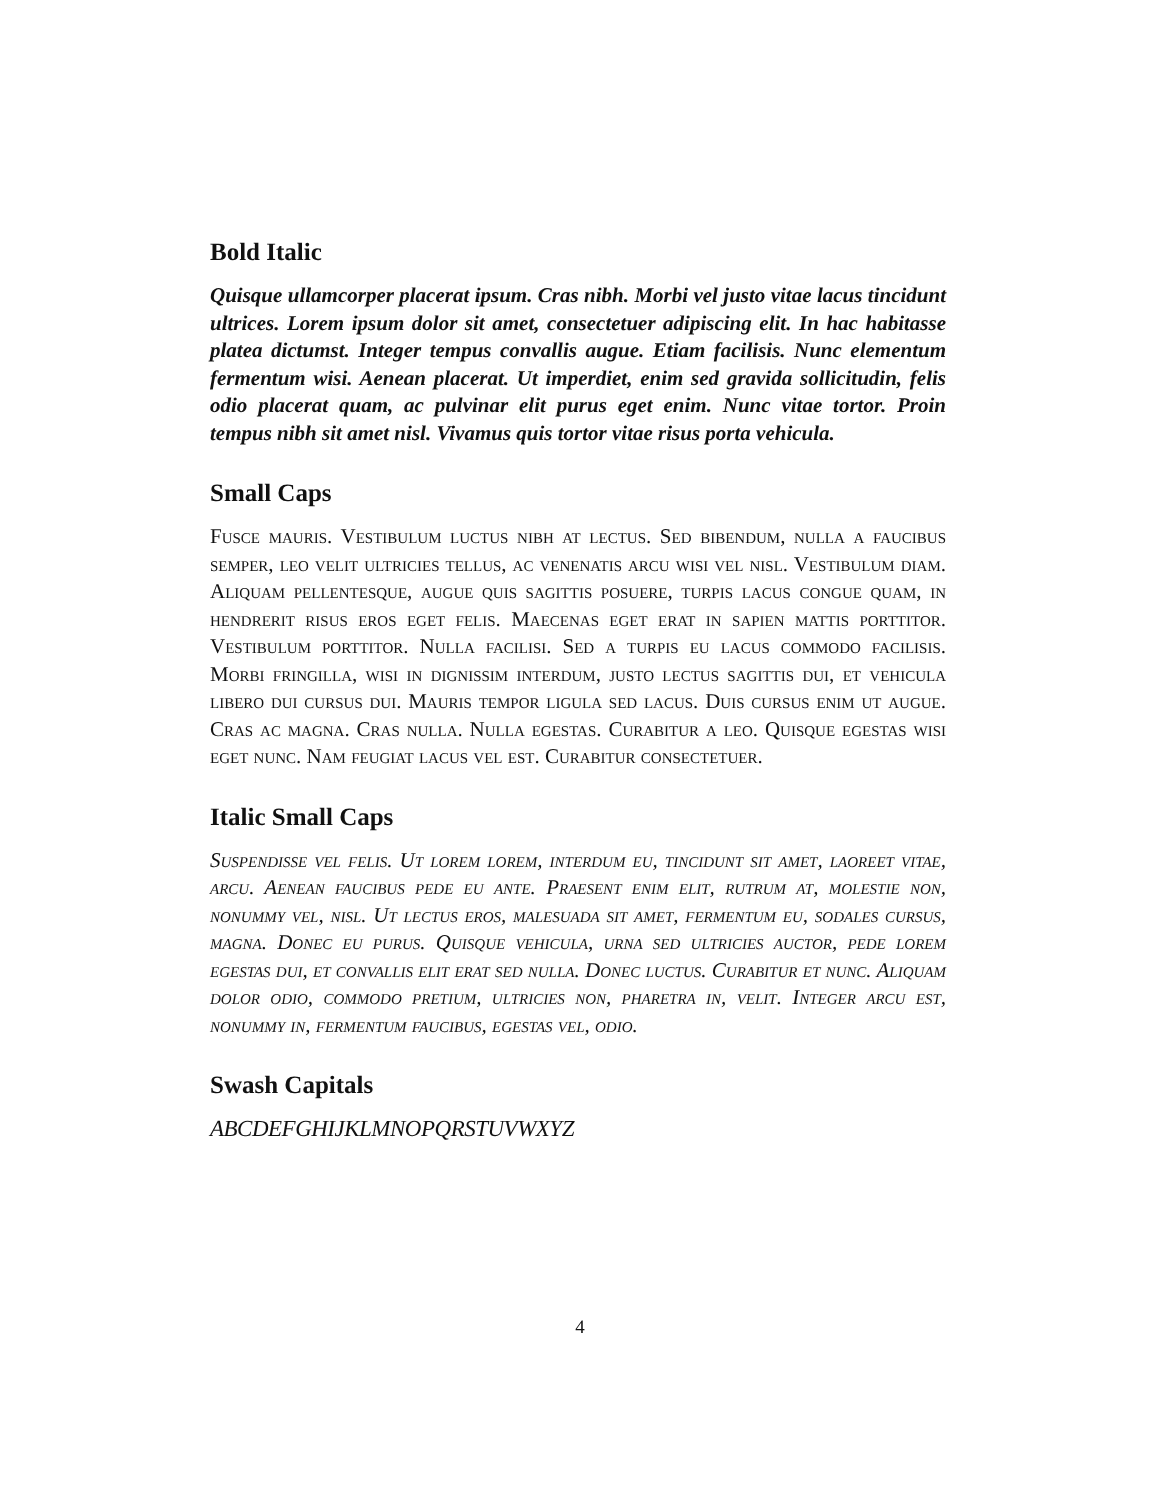Bold Italic
Quisque ullamcorper placerat ipsum. Cras nibh. Morbi vel justo vitae lacus tincidunt ultrices. Lorem ipsum dolor sit amet, consectetuer adipiscing elit. In hac habitasse platea dictumst. Integer tempus convallis augue. Etiam facilisis. Nunc elementum fermentum wisi. Aenean placerat. Ut imperdiet, enim sed gravida sollicitudin, felis odio placerat quam, ac pulvinar elit purus eget enim. Nunc vitae tortor. Proin tempus nibh sit amet nisl. Vivamus quis tortor vitae risus porta vehicula.
Small Caps
Fusce mauris. Vestibulum luctus nibh at lectus. Sed bibendum, nulla a faucibus semper, leo velit ultricies tellus, ac venenatis arcu wisi vel nisl. Vestibulum diam. Aliquam pellentesque, augue quis sagittis posuere, turpis lacus congue quam, in hendrerit risus eros eget felis. Maecenas eget erat in sapien mattis porttitor. Vestibulum porttitor. Nulla facilisi. Sed a turpis eu lacus commodo facilisis. Morbi fringilla, wisi in dignissim interdum, justo lectus sagittis dui, et vehicula libero dui cursus dui. Mauris tempor ligula sed lacus. Duis cursus enim ut augue. Cras ac magna. Cras nulla. Nulla egestas. Curabitur a leo. Quisque egestas wisi eget nunc. Nam feugiat lacus vel est. Curabitur consectetuer.
Italic Small Caps
Suspendisse vel felis. Ut lorem lorem, interdum eu, tincidunt sit amet, laoreet vitae, arcu. Aenean faucibus pede eu ante. Praesent enim elit, rutrum at, molestie non, nonummy vel, nisl. Ut lectus eros, malesuada sit amet, fermentum eu, sodales cursus, magna. Donec eu purus. Quisque vehicula, urna sed ultricies auctor, pede lorem egestas dui, et convallis elit erat sed nulla. Donec luctus. Curabitur et nunc. Aliquam dolor odio, commodo pretium, ultricies non, pharetra in, velit. Integer arcu est, nonummy in, fermentum faucibus, egestas vel, odio.
Swash Capitals
ABCDEFGHIJKLMNOPQRSTUVWXYZ
4